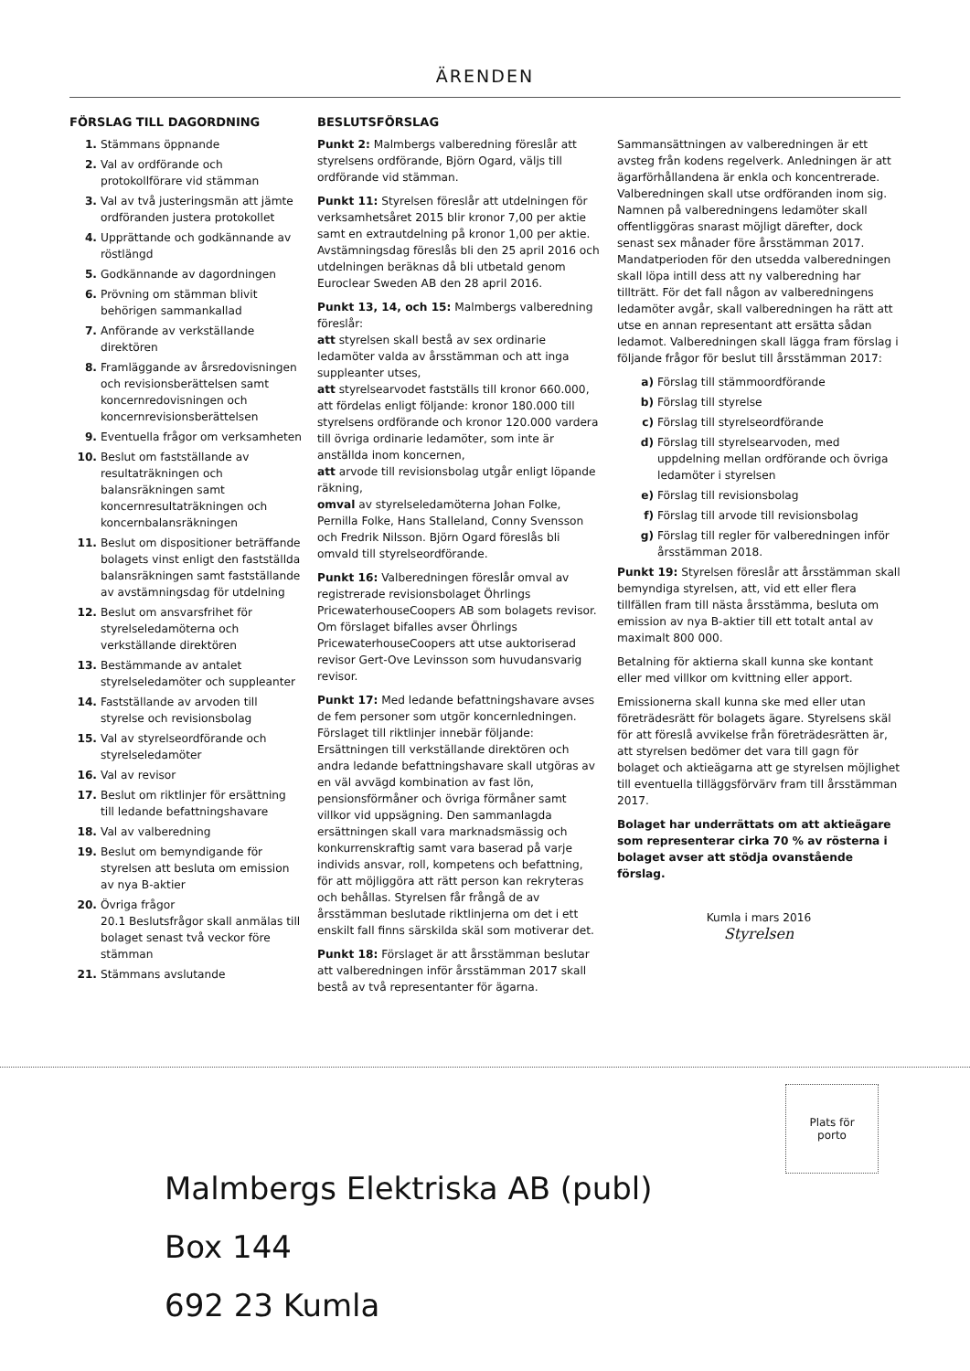ÄRENDEN
FÖRSLAG TILL DAGORDNING
1. Stämmans öppnande
2. Val av ordförande och protokollförare vid stämman
3. Val av två justeringsmän att jämte ordföranden justera protokollet
4. Upprättande och godkännande av röstlängd
5. Godkännande av dagordningen
6. Prövning om stämman blivit behörigen sammankallad
7. Anförande av verkställande direktören
8. Framläggande av årsredovisningen och revisionsberättelsen samt koncernredovisningen och koncernrevisionsberättelsen
9. Eventuella frågor om verksamheten
10. Beslut om fastställande av resultaträkningen och balansräkningen samt koncernresultaträkningen och koncernbalansräkningen
11. Beslut om dispositioner beträffande bolagets vinst enligt den fastställda balansräkningen samt fastställande av avstämningsdag för utdelning
12. Beslut om ansvarsfrihet för styrelseledamöterna och verkställande direktören
13. Bestämmande av antalet styrelseledamöter och suppleanter
14. Fastställande av arvoden till styrelse och revisionsbolag
15. Val av styrelseordförande och styrelseledamöter
16. Val av revisor
17. Beslut om riktlinjer för ersättning till ledande befattningshavare
18. Val av valberedning
19. Beslut om bemyndigande för styrelsen att besluta om emission av nya B-aktier
20. Övriga frågor
20.1 Beslutsfrågor skall anmälas till bolaget senast två veckor före stämman
21. Stämmans avslutande
BESLUTSFÖRSLAG
Punkt 2: Malmbergs valberedning föreslår att styrelsens ordförande, Björn Ogard, väljs till ordförande vid stämman.
Punkt 11: Styrelsen föreslår att utdelningen för verksamhetsåret 2015 blir kronor 7,00 per aktie samt en extrautdelning på kronor 1,00 per aktie. Avstämningsdag föreslås bli den 25 april 2016 och utdelningen beräknas då bli utbetald genom Euroclear Sweden AB den 28 april 2016.
Punkt 13, 14, och 15: Malmbergs valberedning föreslår:
att styrelsen skall bestå av sex ordinarie ledamöter valda av årsstämman och att inga suppleanter utses,
att styrelsearvodet fastställs till kronor 660.000, att fördelas enligt följande: kronor 180.000 till styrelsens ordförande och kronor 120.000 vardera till övriga ordinarie ledamöter, som inte är anställda inom koncernen,
att arvode till revisionsbolag utgår enligt löpande räkning,
omval av styrelseledamöterna Johan Folke, Pernilla Folke, Hans Stalleland, Conny Svensson och Fredrik Nilsson. Björn Ogard föreslås bli omvald till styrelseordförande.
Punkt 16: Valberedningen föreslår omval av registrerade revisionsbolaget Öhrlings PricewaterhouseCoopers AB som bolagets revisor. Om förslaget bifalles avser Öhrlings PricewaterhouseCoopers att utse auktoriserad revisor Gert-Ove Levinsson som huvudansvarig revisor.
Punkt 17: Med ledande befattningshavare avses de fem personer som utgör koncernledningen. Förslaget till riktlinjer innebär följande: Ersättningen till verkställande direktören och andra ledande befattningshavare skall utgöras av en väl avvägd kombination av fast lön, pensionsförmåner och övriga förmåner samt villkor vid uppsägning. Den sammanlagda ersättningen skall vara marknadsmässig och konkurrenskraftig samt vara baserad på varje individs ansvar, roll, kompetens och befattning, för att möjliggöra att rätt person kan rekryteras och behållas. Styrelsen får frångå de av årsstämman beslutade riktlinjerna om det i ett enskilt fall finns särskilda skäl som motiverar det.
Punkt 18: Förslaget är att årsstämman beslutar att valberedningen inför årsstämman 2017 skall bestå av två representanter för ägarna.
Sammansättningen av valberedningen är ett avsteg från kodens regelverk. Anledningen är att ägarförhållandena är enkla och koncentrerade. Valberedningen skall utse ordföranden inom sig. Namnen på valberedningens ledamöter skall offentliggöras snarast möjligt därefter, dock senast sex månader före årsstämman 2017. Mandatperioden för den utsedda valberedningen skall löpa intill dess att ny valberedning har tillträtt. För det fall någon av valberedningens ledamöter avgår, skall valberedningen ha rätt att utse en annan representant att ersätta sådan ledamot. Valberedningen skall lägga fram förslag i följande frågor för beslut till årsstämman 2017:
a) Förslag till stämmoordförande
b) Förslag till styrelse
c) Förslag till styrelseordförande
d) Förslag till styrelsearvoden, med uppdelning mellan ordförande och övriga ledamöter i styrelsen
e) Förslag till revisionsbolag
f) Förslag till arvode till revisionsbolag
g) Förslag till regler för valberedningen inför årsstämman 2018.
Punkt 19: Styrelsen föreslår att årsstämman skall bemyndiga styrelsen, att, vid ett eller flera tillfällen fram till nästa årsstämma, besluta om emission av nya B-aktier till ett totalt antal av maximalt 800 000.
Betalning för aktierna skall kunna ske kontant eller med villkor om kvittning eller apport.
Emissionerna skall kunna ske med eller utan företrädesrätt för bolagets ägare. Styrelsens skäl för att föreslå avvikelse från företrädesrätten är, att styrelsen bedömer det vara till gagn för bolaget och aktieägarna att ge styrelsen möjlighet till eventuella tilläggsförvärv fram till årsstämman 2017.
Bolaget har underrättats om att aktieägare som representerar cirka 70 % av rösterna i bolaget avser att stödja ovanstående förslag.
Kumla i mars 2016
Styrelsen
Plats för
porto
Malmbergs Elektriska AB (publ)
Box 144
692 23 Kumla